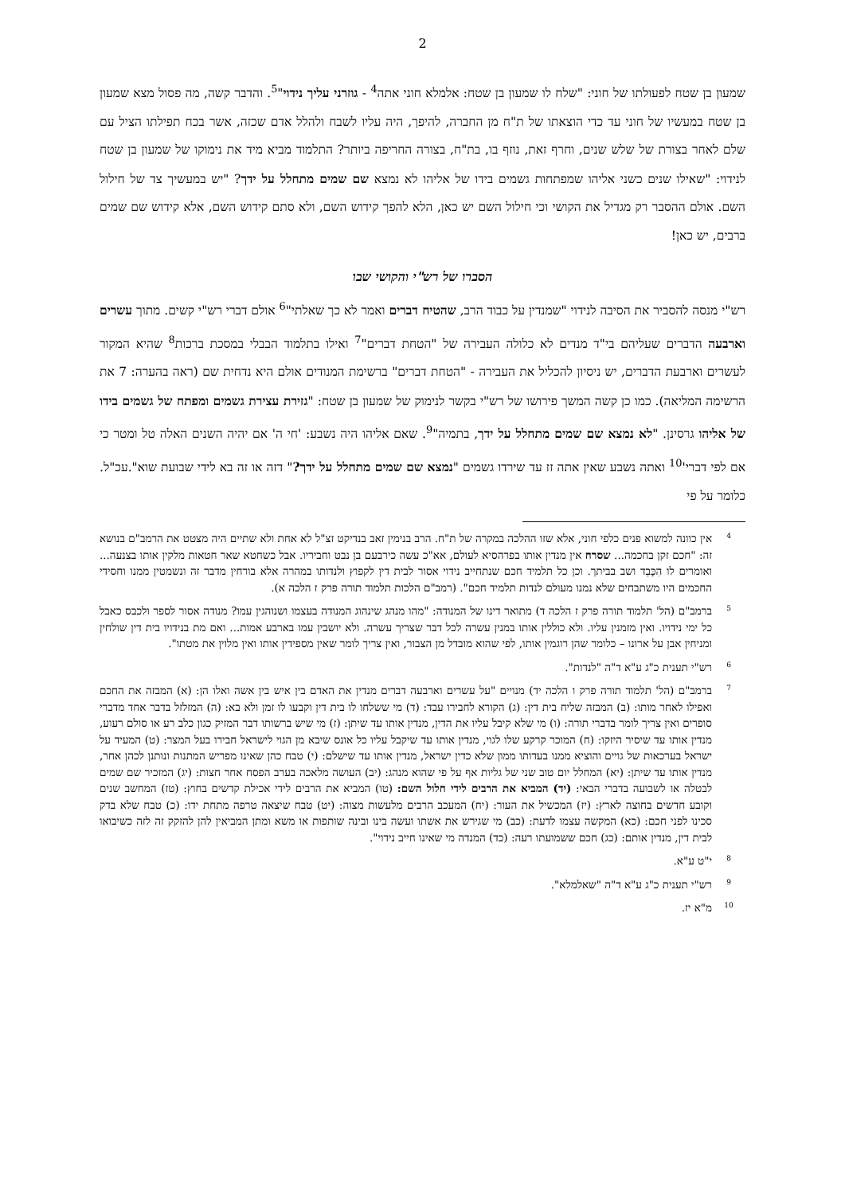2
שמעון בן שטח לפעולתו של חוני: "שלח לו שמעון בן שטח: אלמלא חוני אתה<sup>4</sup> - גוזרני עליך נידוי"<sup>5</sup>. והדבר קשה, מה פסול מצא שמעון בן שטח במעשיו של חוני עד כדי הוצאתו של ת"ח מן החברה, להיפך, היה עליו לשבח ולהלל אדם שכזה, אשר בכח תפילתו הציל עם שלם לאחר בצורת של שלש שנים, וחרף זאת, נוזף בו, בת"ח, בצורה החריפה ביותר? התלמוד מביא מיד את נימוקו של שמעון בן שטח לנידוי: "שאילו שנים כשני אליהו שמפתחות גשמים בידו של אליהו לא נמצא שם שמים מתחלל על ידך? "יש במעשיך צד של חילול השם. אולם ההסבר רק מגדיל את הקושי וכי חילול השם יש כאן, הלא להפך קידוש השם, ולא סתם קידוש השם, אלא קידוש שם שמים ברבים, יש כאן!
הסברו של רש"י והקושי שבו
רש"י מנסה להסביר את הסיבה לנידוי "שמנדין על כבוד הרב, שהטיח דברים ואמר לא כך שאלתי"<sup>6</sup> אולם דברי רש"י קשים. מתוך עשרים וארבעה הדברים שעליהם בי"ד מנדים לא כלולה העבירה של "הטחת דברים"<sup>7</sup> ואילו בתלמוד הבבלי במסכת ברכות<sup>8</sup> שהיא המקור לעשרים וארבעת הדברים, יש ניסיון להכליל את העבירה - "הטחת דברים" ברשימת המנודים אולם היא נדחית שם (ראה בהערה: 7 את הרשימה המליאה). כמו כן קשה המשך פירושו של רש"י בקשר לנימוק של שמעון בן שטח: "גזירת עצירת גשמים ומפתח של גשמים בידו של אליהו גרסינן. "לא נמצא שם שמים מתחלל על ידך, בתמיה"<sup>9</sup>. שאם אליהו היה נשבע: 'חי ה' אם יהיה השנים האלה טל ומטר כי אם לפי דברי'<sup>10</sup> ואתה נשבע שאין אתה זז עד שירדו גשמים "נמצא שם שמים מתחלל על ידך?" דזה או זה בא לידי שבועת שוא".עכ"ל. כלומר על פי
4
אין כוונה למשוא פנים כלפי חוני, אלא שזו ההלכה במקרה של ת"ח. הרב בנימין זאב בנדיקט זצ"ל לא אחת ולא שתיים היה מצטט את הרמב"ם בנושא זה: "חכם זקן בחכמה... שסרח אין מנדין אותו בפרהסיא לעולם, אא"כ עשה כירבעם בן נבט וחביריו. אבל כשחטא שאר חטאות מלקין אותו בצנעה... ואומרים לו הִכָּבֵד ושב בביתך. וכן כל תלמיד חכם שנתחייב נידוי אסור לבית דין לקפוץ ולנדותו במהרה אלא בורחין מדבר זה ונשמטין ממנו וחסידי החכמים היו משתבחים שלא נמנו מעולם לנדות תלמיד חכם". (רמב"ם הלכות תלמוד תורה פרק ז הלכה א).
5
ברמב"ם (הל' תלמוד תורה פרק ז הלכה ד) מתואר דינו של המנודה: "מהו מנהג שינהוג המנודה בעצמו ושנוהגין עמו? מנודה אסור לספר ולכבס כאבל כל ימי נידויו. ואין מזמנין עליו. ולא כוללין אותו במנין עשרה לכל דבר שצריך עשרה. ולא יושבין עמו בארבע אמות... ואם מת בנידויו בית דין שולחין ומניחין אבן על ארונו – כלומר שהן רוגמין אותו, לפי שהוא מובדל מן הצבור, ואין צריך לומר שאין מספידין אותו ואין מלוין את מטתו".
6
רש"י תענית כ"ג ע"א ד"ה "לנדות".
7
ברמב"ם (הל' תלמוד תורה פרק ו הלכה יד) מנויים "על עשרים וארבעה דברים מנדין את האדם בין איש בין אשה ואלו הן: (א) המבזה את החכם ואפילו לאחר מותו: (ב) המבזה שליח בית דין: (ג) הקורא לחבירו עבד: (ד) מי ששלחו לו בית דין וקבעו לו זמן ולא בא: (ה) המזלזל בדבר אחד מדברי סופרים ואין צריך לומר בדברי תורה: (ו) מי שלא קיבל עליו את הדין, מנדין אותו עד שיתן: (ז) מי שיש ברשותו דבר המזיק כגון כלב רע או סולם רעוע, מנדין אותו עד שיסיר היזקו: (ח) המוכר קרקע שלו לגוי, מנדין אותו עד שיקבל עליו כל אונס שיבא מן הגוי לישראל חבירו בעל המצר: (ט) המעיד על ישראל בערכאות של גויים והוציא ממנו בעדותו ממון שלא כדין ישראל, מנדין אותו עד שישלם: (י) טבח כהן שאינו מפריש המתנות ונותנן לכהן אחר, מנדין אותו עד שיתן: (יא) המחלל יום טוב שני של גליות אף על פי שהוא מנהג: (יב) העושה מלאכה בערב הפסח אחר חצות: (יג) המזכיר שם שמים לבטלה או לשבועה בדברי הבאי: (יד) המביא את הרבים לידי חלול השם: (טו) המביא את הרבים לידי אכילת קדשים בחוץ: (טז) המחשב שנים וקובע חדשים בחוצה לארץ: (יז) המכשיל את העור: (יח) המעכב הרבים מלעשות מצוה: (יט) טבח שיצאה טרפה מתחת ידו: (כ) טבח שלא בדק סכינו לפני חכם: (כא) המקשה עצמו לדעת: (כב) מי שגירש את אשתו ועשה בינו ובינה שותפות או משא ומתן המביאין להן להזקק זה לזה כשיבואו לבית דין, מנדין אותם: (כג) חכם ששמועתו רעה: (כד) המנדה מי שאינו חייב נידוי".
8
י"ט ע"א.
9
רש"י תענית כ"ג ע"א ד"ה "שאלמלא".
10
מ"א יז.